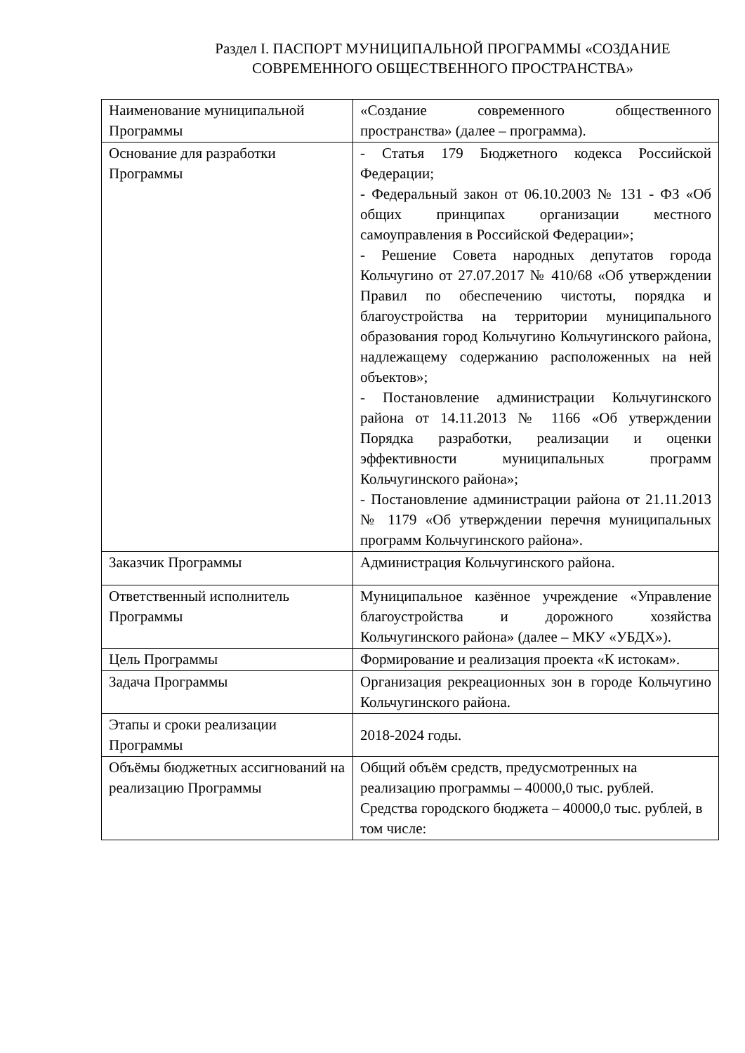Раздел I. ПАСПОРТ МУНИЦИПАЛЬНОЙ ПРОГРАММЫ «СОЗДАНИЕ СОВРЕМЕННОГО ОБЩЕСТВЕННОГО ПРОСТРАНСТВА»
| Наименование муниципальной Программы | «Создание современного общественного пространства» (далее – программа). |
| Основание для разработки Программы | - Статья 179 Бюджетного кодекса Российской Федерации; - Федеральный закон от 06.10.2003 № 131 - ФЗ «Об общих принципах организации местного самоуправления в Российской Федерации»; - Решение Совета народных депутатов города Кольчугино от 27.07.2017 № 410/68 «Об утверждении Правил по обеспечению чистоты, порядка и благоустройства на территории муниципального образования город Кольчугино Кольчугинского района, надлежащему содержанию расположенных на ней объектов»; - Постановление администрации Кольчугинского района от 14.11.2013 № 1166 «Об утверждении Порядка разработки, реализации и оценки эффективности муниципальных программ Кольчугинского района»; - Постановление администрации района от 21.11.2013 № 1179 «Об утверждении перечня муниципальных программ Кольчугинского района». |
| Заказчик Программы | Администрация Кольчугинского района. |
| Ответственный исполнитель Программы | Муниципальное казённое учреждение «Управление благоустройства и дорожного хозяйства Кольчугинского района» (далее – МКУ «УБДХ»). |
| Цель Программы | Формирование и реализация проекта «К истокам». |
| Задача Программы | Организация рекреационных зон в городе Кольчугино Кольчугинского района. |
| Этапы и сроки реализации Программы | 2018-2024 годы. |
| Объёмы бюджетных ассигнований на реализацию Программы | Общий объём средств, предусмотренных на реализацию программы – 40000,0 тыс. рублей. Средства городского бюджета – 40000,0 тыс. рублей, в том числе: |